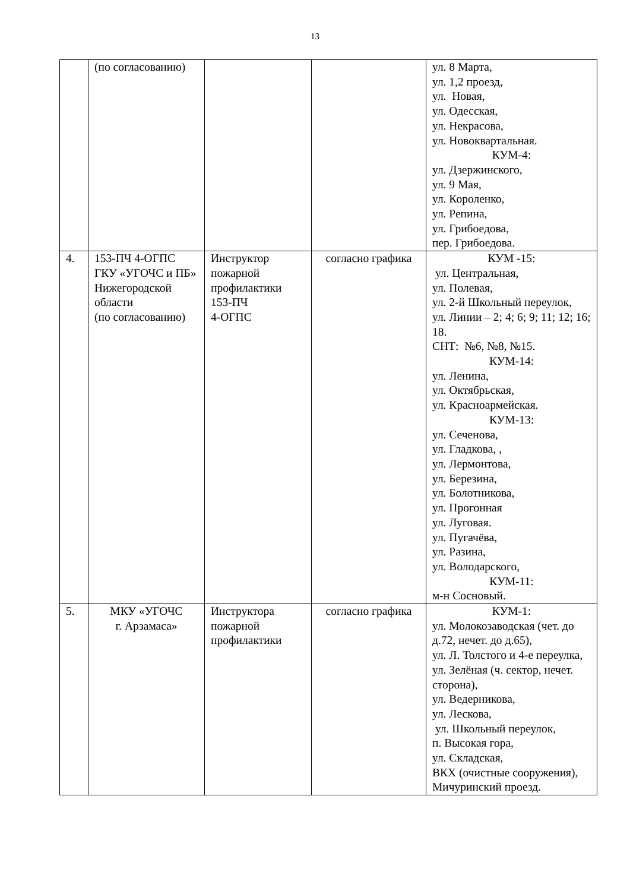13
| | (по согласованию) | | | ул. 8 Марта, ул. 1,2 проезд, ул. Новая, ул. Одесская, ул. Некрасова, ул. Новоквартальная. КУМ-4: ул. Дзержинского, ул. 9 Мая, ул. Короленко, ул. Репина, ул. Грибоедова, пер. Грибоедова. |
| 4. | 153-ПЧ 4-ОГПС ГКУ «УГОЧС и ПБ» Нижегородской области (по согласованию) | Инструктор пожарной профилактики 153-ПЧ 4-ОГПС | согласно графика | КУМ -15: ул. Центральная, ул. Полевая, ул. 2-й Школьный переулок, ул. Линии – 2; 4; 6; 9; 11; 12; 16; 18. СНТ: №6, №8, №15. КУМ-14: ул. Ленина, ул. Октябрьская, ул. Красноармейская. КУМ-13: ул. Сеченова, ул. Гладкова, , ул. Лермонтова, ул. Березина, ул. Болотникова, ул. Прогонная ул. Луговая. ул. Пугачёва, ул. Разина, ул. Володарского, КУМ-11: м-н Сосновый. |
| 5. | МКУ «УГОЧС г. Арзамаса» | Инструктора пожарной профилактики | согласно графика | КУМ-1: ул. Молокозаводская (чет. до д.72, нечет. до д.65), ул. Л. Толстого и 4-е переулка, ул. Зелёная (ч. сектор, нечет. сторона), ул. Ведерникова, ул. Лескова, ул. Школьный переулок, п. Высокая гора, ул. Складская, ВКХ (очистные сооружения), Мичуринский проезд. |